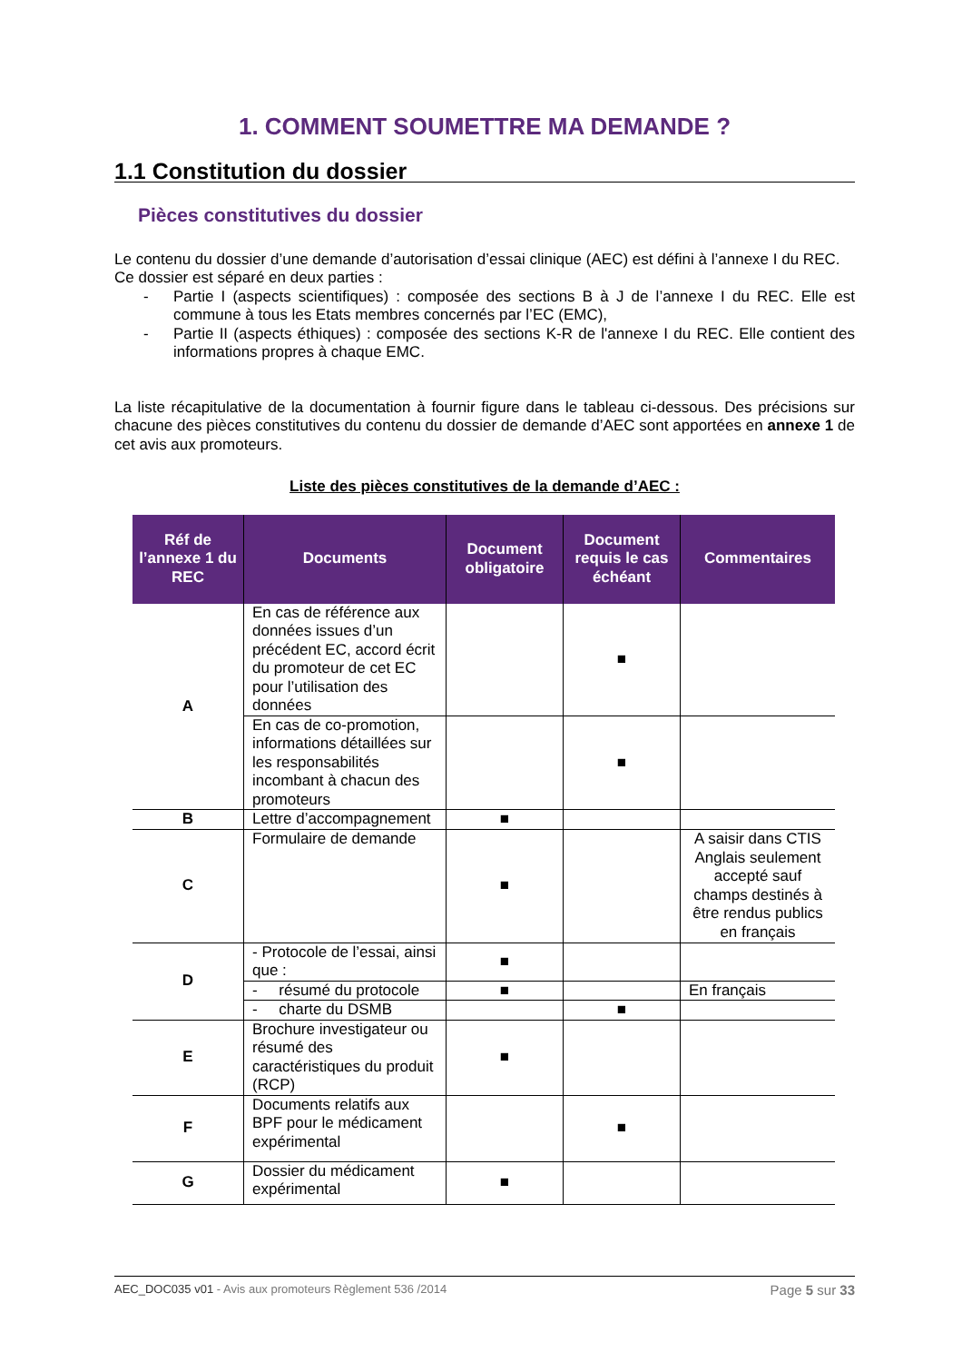1. COMMENT SOUMETTRE MA DEMANDE ?
1.1 Constitution du dossier
Pièces constitutives du dossier
Le contenu du dossier d’une demande d’autorisation d’essai clinique (AEC) est défini à l’annexe I du REC.
Ce dossier est séparé en deux parties :
- Partie I (aspects scientifiques) : composée des sections B à J de l’annexe I du REC. Elle est commune à tous les Etats membres concernés par l’EC (EMC),
- Partie II (aspects éthiques) : composée des sections K-R de l'annexe I du REC. Elle contient des informations propres à chaque EMC.
La liste récapitulative de la documentation à fournir figure dans le tableau ci-dessous. Des précisions sur chacune des pièces constitutives du contenu du dossier de demande d’AEC sont apportées en annexe 1 de cet avis aux promoteurs.
Liste des pièces constitutives de la demande d’AEC :
| Réf de l’annexe 1 du REC | Documents | Document obligatoire | Document requis le cas échéant | Commentaires |
| --- | --- | --- | --- | --- |
| A | En cas de référence aux données issues d’un précédent EC, accord écrit du promoteur de cet EC pour l’utilisation des données | | ■ | |
| | En cas de co-promotion, informations détaillées sur les responsabilités incombant à chacun des promoteurs | | ■ | |
| B | Lettre d’accompagnement | ■ | | |
| C | Formulaire de demande | ■ | | A saisir dans CTIS Anglais seulement accepté sauf champs destinés à être rendus publics en français |
| D | - Protocole de l’essai, ainsi que : | ■ | | |
| | - résumé du protocole | ■ | | En français |
| | - charte du DSMB | | ■ | |
| E | Brochure investigateur ou résumé des caractéristiques du produit (RCP) | ■ | | |
| F | Documents relatifs aux BPF pour le médicament expérimental | | ■ | |
| G | Dossier du médicament expérimental | ■ | | |
AEC_DOC035 v01 - Avis aux promoteurs Règlement 536 /2014 Page 5 sur 33